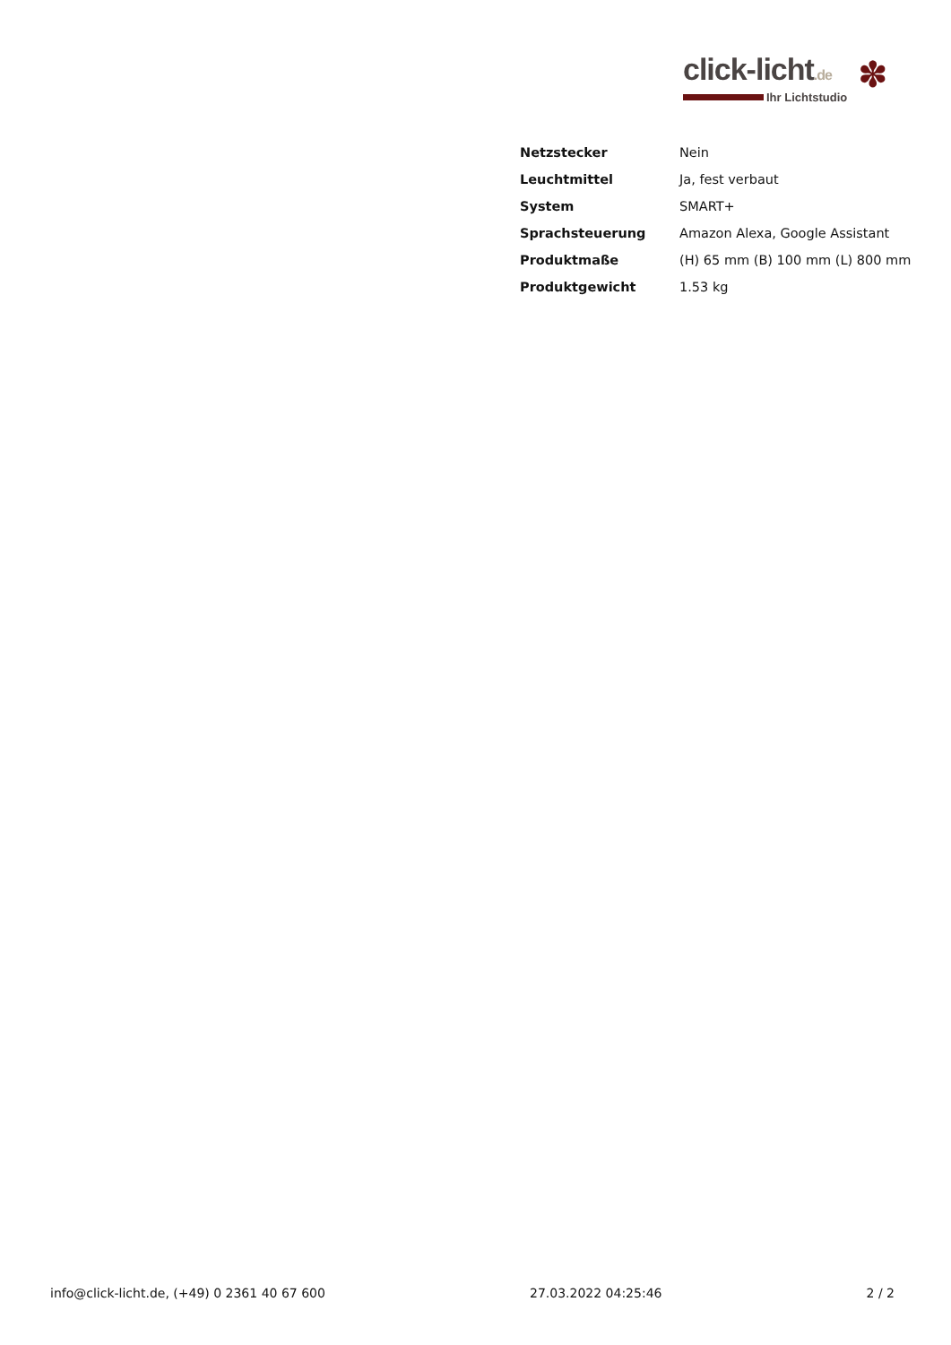click-licht.de
Ihr Lichtstudio
✽
| Netzstecker | Nein |
| Leuchtmittel | Ja, fest verbaut |
| System | SMART+ |
| Sprachsteuerung | Amazon Alexa, Google Assistant |
| Produktmaße | (H) 65 mm (B) 100 mm (L) 800 mm |
| Produktgewicht | 1.53 kg |
info@click-licht.de, (+49) 0 2361 40 67 600 27.03.2022 04:25:46 2 / 2